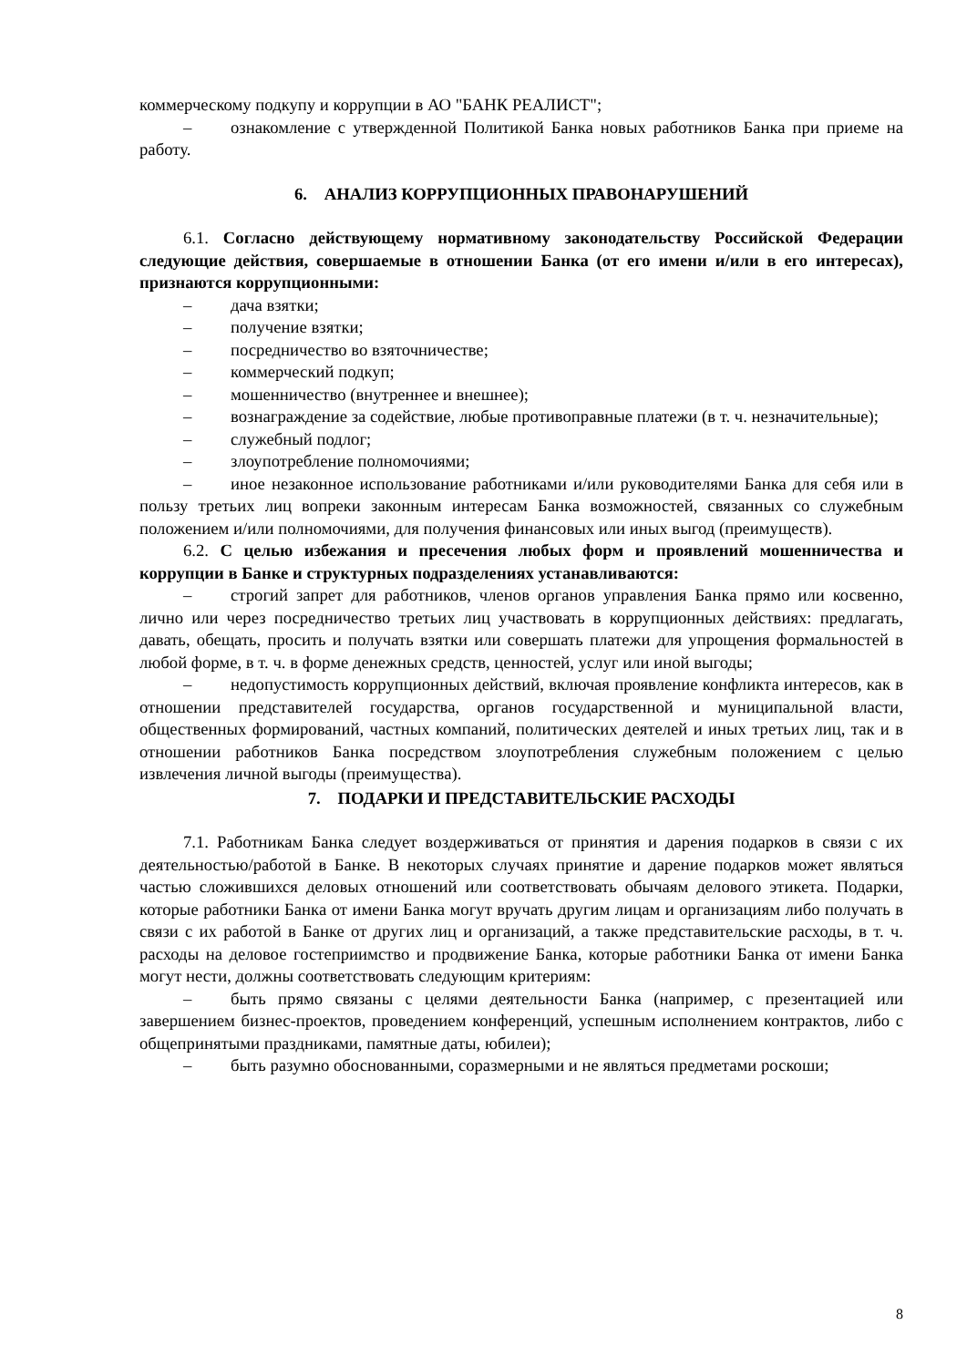коммерческому подкупу и коррупции в АО "БАНК РЕАЛИСТ";
– ознакомление с утвержденной Политикой Банка новых работников Банка при приеме на работу.
6. АНАЛИЗ КОРРУПЦИОННЫХ ПРАВОНАРУШЕНИЙ
6.1. Согласно действующему нормативному законодательству Российской Федерации следующие действия, совершаемые в отношении Банка (от его имени и/или в его интересах), признаются коррупционными:
– дача взятки;
– получение взятки;
– посредничество во взяточничестве;
– коммерческий подкуп;
– мошенничество (внутреннее и внешнее);
– вознаграждение за содействие, любые противоправные платежи (в т. ч. незначительные);
– служебный подлог;
– злоупотребление полномочиями;
– иное незаконное использование работниками и/или руководителями Банка для себя или в пользу третьих лиц вопреки законным интересам Банка возможностей, связанных со служебным положением и/или полномочиями, для получения финансовых или иных выгод (преимуществ).
6.2. С целью избежания и пресечения любых форм и проявлений мошенничества и коррупции в Банке и структурных подразделениях устанавливаются:
– строгий запрет для работников, членов органов управления Банка прямо или косвенно, лично или через посредничество третьих лиц участвовать в коррупционных действиях: предлагать, давать, обещать, просить и получать взятки или совершать платежи для упрощения формальностей в любой форме, в т. ч. в форме денежных средств, ценностей, услуг или иной выгоды;
– недопустимость коррупционных действий, включая проявление конфликта интересов, как в отношении представителей государства, органов государственной и муниципальной власти, общественных формирований, частных компаний, политических деятелей и иных третьих лиц, так и в отношении работников Банка посредством злоупотребления служебным положением с целью извлечения личной выгоды (преимущества).
7. ПОДАРКИ И ПРЕДСТАВИТЕЛЬСКИЕ РАСХОДЫ
7.1. Работникам Банка следует воздерживаться от принятия и дарения подарков в связи с их деятельностью/работой в Банке. В некоторых случаях принятие и дарение подарков может являться частью сложившихся деловых отношений или соответствовать обычаям делового этикета. Подарки, которые работники Банка от имени Банка могут вручать другим лицам и организациям либо получать в связи с их работой в Банке от других лиц и организаций, а также представительские расходы, в т. ч. расходы на деловое гостеприимство и продвижение Банка, которые работники Банка от имени Банка могут нести, должны соответствовать следующим критериям:
– быть прямо связаны с целями деятельности Банка (например, с презентацией или завершением бизнес-проектов, проведением конференций, успешным исполнением контрактов, либо с общепринятыми праздниками, памятные даты, юбилеи);
– быть разумно обоснованными, соразмерными и не являться предметами роскоши;
8